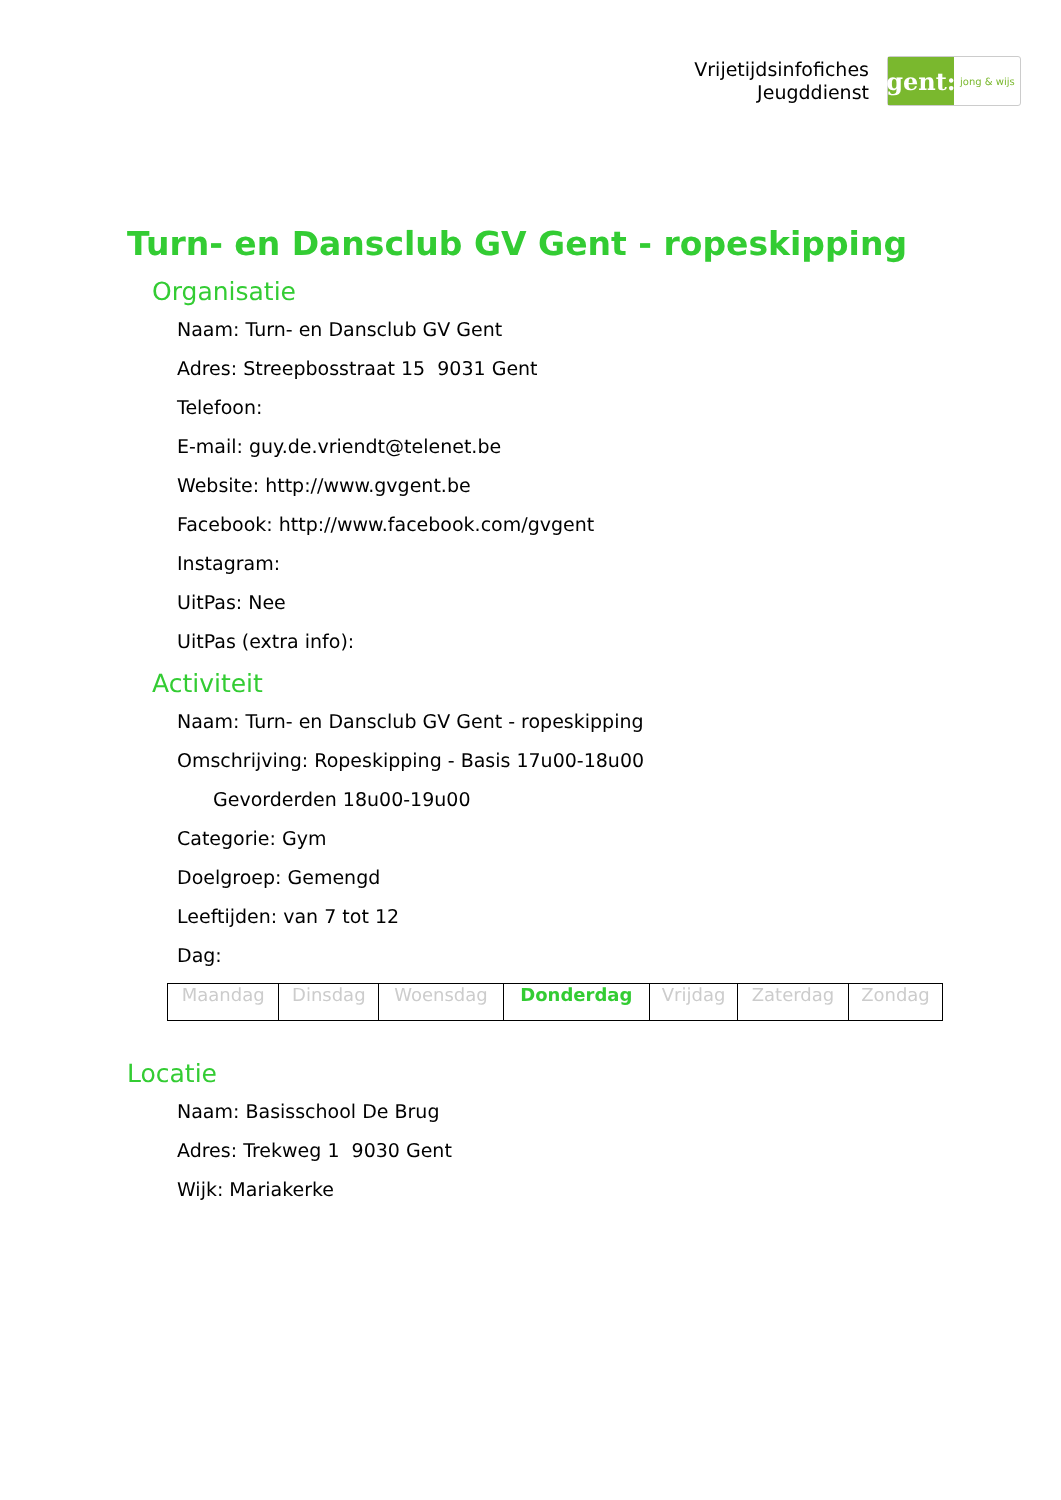Vrijetijdsinfofiches
Jeugddienst
gent:
jong & wijs
Turn- en Dansclub GV Gent - ropeskipping
Organisatie
Naam: Turn- en Dansclub GV Gent
Adres: Streepbosstraat 15 9031 Gent
Telefoon:
E-mail: guy.de.vriendt@telenet.be
Website: http://www.gvgent.be
Facebook: http://www.facebook.com/gvgent
Instagram:
UitPas: Nee
UitPas (extra info):
Activiteit
Naam: Turn- en Dansclub GV Gent - ropeskipping
Omschrijving: Ropeskipping - Basis 17u00-18u00
Gevorderden 18u00-19u00
Categorie: Gym
Doelgroep: Gemengd
Leeftijden: van 7 tot 12
Dag:
| Maandag | Dinsdag | Woensdag | Donderdag | Vrijdag | Zaterdag | Zondag |
Locatie
Naam: Basisschool De Brug
Adres: Trekweg 1 9030 Gent
Wijk: Mariakerke